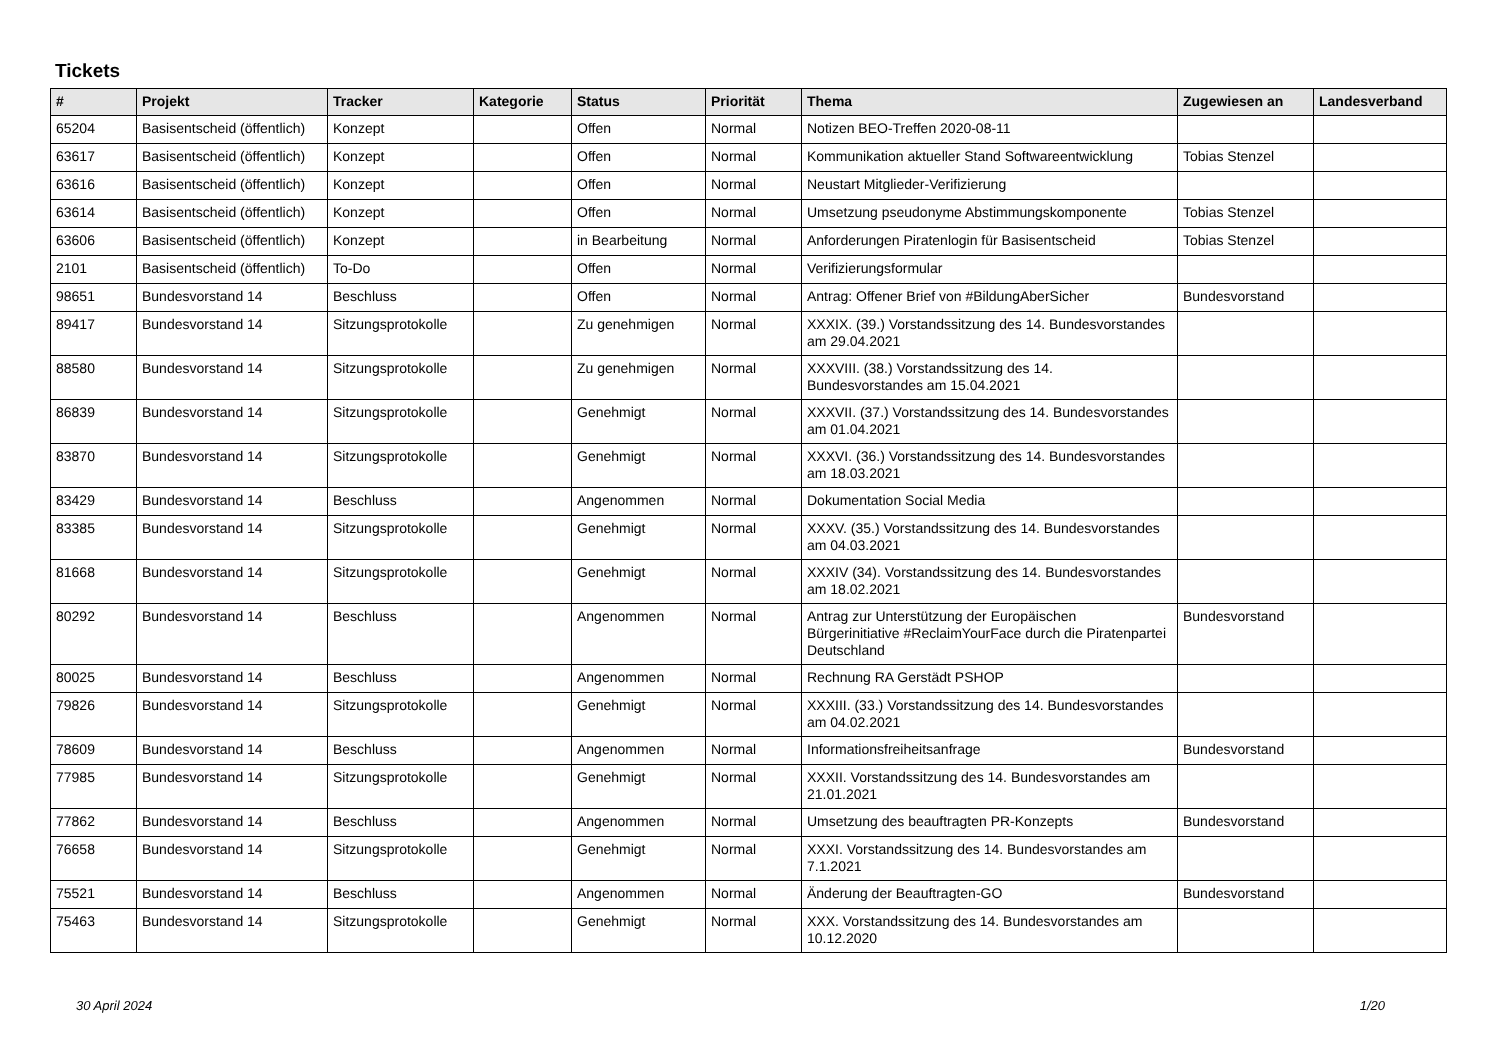Tickets
| # | Projekt | Tracker | Kategorie | Status | Priorität | Thema | Zugewiesen an | Landesverband |
| --- | --- | --- | --- | --- | --- | --- | --- | --- |
| 65204 | Basisentscheid (öffentlich) | Konzept | | Offen | Normal | Notizen BEO-Treffen 2020-08-11 | | |
| 63617 | Basisentscheid (öffentlich) | Konzept | | Offen | Normal | Kommunikation aktueller Stand Softwareentwicklung | Tobias Stenzel | |
| 63616 | Basisentscheid (öffentlich) | Konzept | | Offen | Normal | Neustart Mitglieder-Verifizierung | | |
| 63614 | Basisentscheid (öffentlich) | Konzept | | Offen | Normal | Umsetzung pseudonyme Abstimmungskomponente | Tobias Stenzel | |
| 63606 | Basisentscheid (öffentlich) | Konzept | | in Bearbeitung | Normal | Anforderungen Piratenlogin für Basisentscheid | Tobias Stenzel | |
| 2101 | Basisentscheid (öffentlich) | To-Do | | Offen | Normal | Verifizierungsformular | | |
| 98651 | Bundesvorstand 14 | Beschluss | | Offen | Normal | Antrag: Offener Brief von #BildungAberSicher | Bundesvorstand | |
| 89417 | Bundesvorstand 14 | Sitzungsprotokolle | | Zu genehmigen | Normal | XXXIX. (39.) Vorstandssitzung des 14. Bundesvorstandes am 29.04.2021 | | |
| 88580 | Bundesvorstand 14 | Sitzungsprotokolle | | Zu genehmigen | Normal | XXXVIII. (38.) Vorstandssitzung des 14. Bundesvorstandes am 15.04.2021 | | |
| 86839 | Bundesvorstand 14 | Sitzungsprotokolle | | Genehmigt | Normal | XXXVII. (37.) Vorstandssitzung des 14. Bundesvorstandes am 01.04.2021 | | |
| 83870 | Bundesvorstand 14 | Sitzungsprotokolle | | Genehmigt | Normal | XXXVI. (36.) Vorstandssitzung des 14. Bundesvorstandes am 18.03.2021 | | |
| 83429 | Bundesvorstand 14 | Beschluss | | Angenommen | Normal | Dokumentation Social Media | | |
| 83385 | Bundesvorstand 14 | Sitzungsprotokolle | | Genehmigt | Normal | XXXV. (35.) Vorstandssitzung des 14. Bundesvorstandes am 04.03.2021 | | |
| 81668 | Bundesvorstand 14 | Sitzungsprotokolle | | Genehmigt | Normal | XXXIV (34). Vorstandssitzung des 14. Bundesvorstandes am 18.02.2021 | | |
| 80292 | Bundesvorstand 14 | Beschluss | | Angenommen | Normal | Antrag zur Unterstützung der Europäischen Bürgerinitiative #ReclaimYourFace durch die Piratenpartei Deutschland | Bundesvorstand | |
| 80025 | Bundesvorstand 14 | Beschluss | | Angenommen | Normal | Rechnung RA Gerstädt PSHOP | | |
| 79826 | Bundesvorstand 14 | Sitzungsprotokolle | | Genehmigt | Normal | XXXIII. (33.) Vorstandssitzung des 14. Bundesvorstandes am 04.02.2021 | | |
| 78609 | Bundesvorstand 14 | Beschluss | | Angenommen | Normal | Informationsfreiheitsanfrage | Bundesvorstand | |
| 77985 | Bundesvorstand 14 | Sitzungsprotokolle | | Genehmigt | Normal | XXXII. Vorstandssitzung des 14. Bundesvorstandes am 21.01.2021 | | |
| 77862 | Bundesvorstand 14 | Beschluss | | Angenommen | Normal | Umsetzung des beauftragten PR-Konzepts | Bundesvorstand | |
| 76658 | Bundesvorstand 14 | Sitzungsprotokolle | | Genehmigt | Normal | XXXI. Vorstandssitzung des 14. Bundesvorstandes am 7.1.2021 | | |
| 75521 | Bundesvorstand 14 | Beschluss | | Angenommen | Normal | Änderung der Beauftragten-GO | Bundesvorstand | |
| 75463 | Bundesvorstand 14 | Sitzungsprotokolle | | Genehmigt | Normal | XXX. Vorstandssitzung des 14. Bundesvorstandes am 10.12.2020 | | |
30 April 2024 1/20